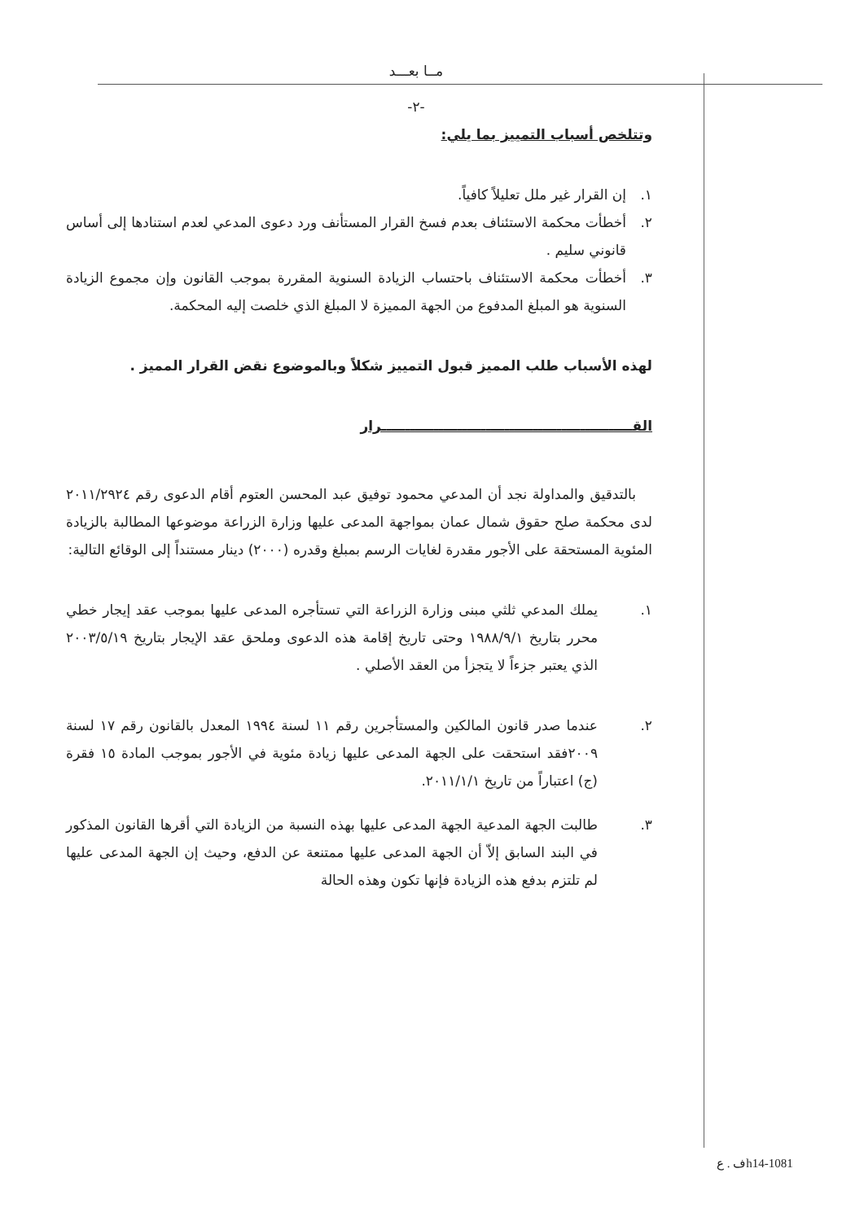مــا بعـــد
-٢-
وتتلخص أسباب التمييز بما يلي:
١.
إن القرار غير ملل تعليلاً كافياً.
٢.
أخطأت محكمة الاستئناف بعدم فسخ القرار المستأنف ورد دعوى المدعي لعدم استنادها إلى أساس قانوني سليم .
٣.
أخطأت محكمة الاستئناف باحتساب الزيادة السنوية المقررة بموجب القانون وإن مجموع الزيادة السنوية هو المبلغ المدفوع من الجهة المميزة لا المبلغ الذي خلصت إليه المحكمة.
لهذه الأسباب طلب المميز قبول التمييز شكلاً وبالموضوع نقض القرار المميز .
القـــــــــــــــــــــــــــــــــــــــــــــــــــــرار
بالتدقيق والمداولة نجد أن المدعي محمود توفيق عبد المحسن العتوم أقام الدعوى رقم ٢٠١١/٢٩٢٤ لدى محكمة صلح حقوق شمال عمان بمواجهة المدعى عليها وزارة الزراعة موضوعها المطالبة بالزيادة المئوية المستحقة على الأجور مقدرة لغايات الرسم بمبلغ وقدره (٢٠٠٠) دينار مستنداً إلى الوقائع التالية:
١. يملك المدعي ثلثي مبنى وزارة الزراعة التي تستأجره المدعى عليها بموجب عقد إيجار خطي محرر بتاريخ ١٩٨٨/٩/١ وحتى تاريخ إقامة هذه الدعوى وملحق عقد الإيجار بتاريخ ٢٠٠٣/٥/١٩ الذي يعتبر جزءاً لا يتجزأ من العقد الأصلي .
٢. عندما صدر قانون المالكين والمستأجرين رقم ١١ لسنة ١٩٩٤ المعدل بالقانون رقم ١٧ لسنة ٢٠٠٩فقد استحقت على الجهة المدعى عليها زيادة مئوية في الأجور بموجب المادة ١٥ فقرة (ج) اعتباراً من تاريخ ٢٠١١/١/١.
٣. طالبت الجهة المدعية الجهة المدعى عليها بهذه النسبة من الزيادة التي أقرها القانون المذكور في البند السابق إلاّ أن الجهة المدعى عليها ممتنعة عن الدفع، وحيث إن الجهة المدعى عليها لم تلتزم بدفع هذه الزيادة فإنها تكون وهذه الحالة
h14-1081ف . ع